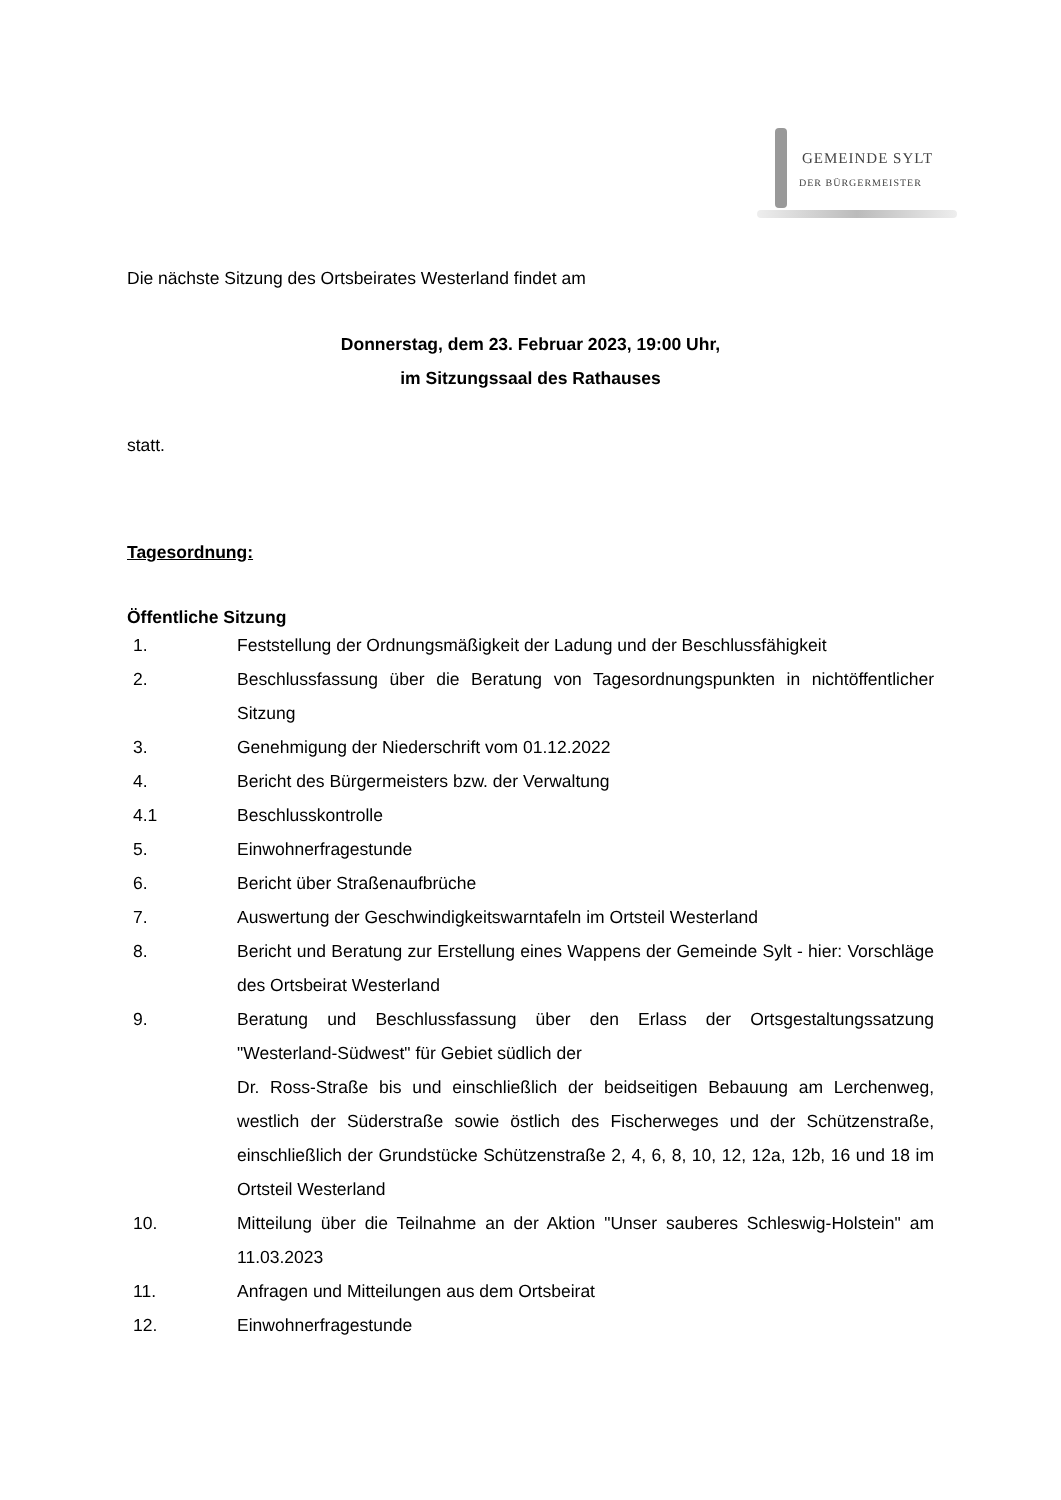GEMEINDE SYLT
DER BÜRGERMEISTER
Die nächste Sitzung des Ortsbeirates Westerland findet am
Donnerstag, dem 23. Februar 2023, 19:00 Uhr,
im Sitzungssaal des Rathauses
statt.
Tagesordnung:
Öffentliche Sitzung
1. Feststellung der Ordnungsmäßigkeit der Ladung und der Beschlussfähigkeit
2. Beschlussfassung über die Beratung von Tagesordnungspunkten in nichtöffentlicher Sitzung
3. Genehmigung der Niederschrift vom 01.12.2022
4. Bericht des Bürgermeisters bzw. der Verwaltung
4.1 Beschlusskontrolle
5. Einwohnerfragestunde
6. Bericht über Straßenaufbrüche
7. Auswertung der Geschwindigkeitswarntafeln im Ortsteil Westerland
8. Bericht und Beratung zur Erstellung eines Wappens der Gemeinde Sylt - hier: Vorschläge des Ortsbeirat Westerland
9. Beratung und Beschlussfassung über den Erlass der Ortsgestaltungssatzung "Westerland-Südwest" für Gebiet südlich der
Dr. Ross-Straße bis und einschließlich der beidseitigen Bebauung am Lerchenweg, westlich der Süderstraße sowie östlich des Fischerweges und der Schützenstraße, einschließlich der Grundstücke Schützenstraße 2, 4, 6, 8, 10, 12, 12a, 12b, 16 und 18 im Ortsteil Westerland
10. Mitteilung über die Teilnahme an der Aktion "Unser sauberes Schleswig-Holstein" am 11.03.2023
11. Anfragen und Mitteilungen aus dem Ortsbeirat
12. Einwohnerfragestunde